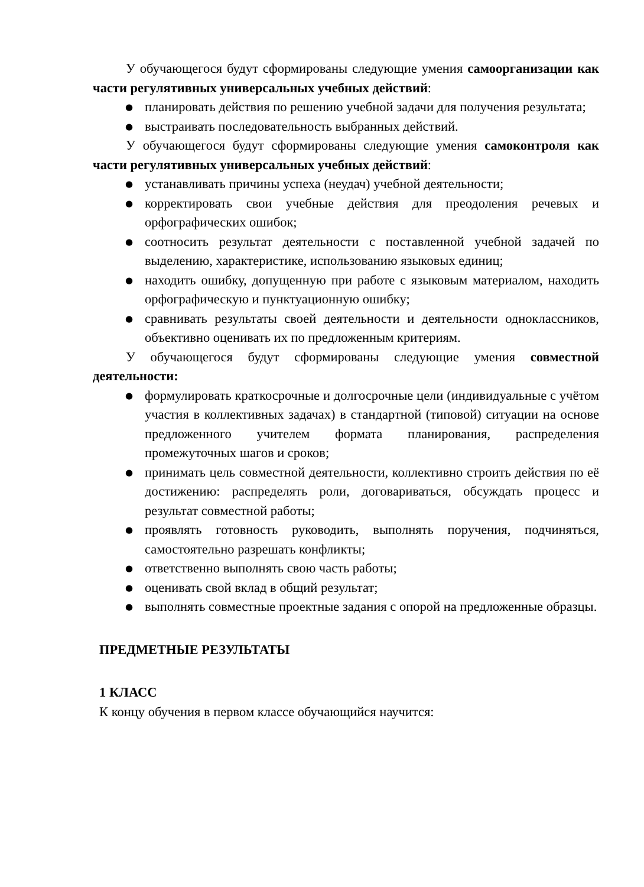У обучающегося будут сформированы следующие умения самоорганизации как части регулятивных универсальных учебных действий:
● планировать действия по решению учебной задачи для получения результата;
● выстраивать последовательность выбранных действий.
У обучающегося будут сформированы следующие умения самоконтроля как части регулятивных универсальных учебных действий:
● устанавливать причины успеха (неудач) учебной деятельности;
● корректировать свои учебные действия для преодоления речевых и орфографических ошибок;
● соотносить результат деятельности с поставленной учебной задачей по выделению, характеристике, использованию языковых единиц;
● находить ошибку, допущенную при работе с языковым материалом, находить орфографическую и пунктуационную ошибку;
● сравнивать результаты своей деятельности и деятельности одноклассников, объективно оценивать их по предложенным критериям.
У обучающегося будут сформированы следующие умения совместной деятельности:
● формулировать краткосрочные и долгосрочные цели (индивидуальные с учётом участия в коллективных задачах) в стандартной (типовой) ситуации на основе предложенного учителем формата планирования, распределения промежуточных шагов и сроков;
● принимать цель совместной деятельности, коллективно строить действия по её достижению: распределять роли, договариваться, обсуждать процесс и результат совместной работы;
● проявлять готовность руководить, выполнять поручения, подчиняться, самостоятельно разрешать конфликты;
● ответственно выполнять свою часть работы;
● оценивать свой вклад в общий результат;
● выполнять совместные проектные задания с опорой на предложенные образцы.
ПРЕДМЕТНЫЕ РЕЗУЛЬТАТЫ
1 КЛАСС
К концу обучения в первом классе обучающийся научится: